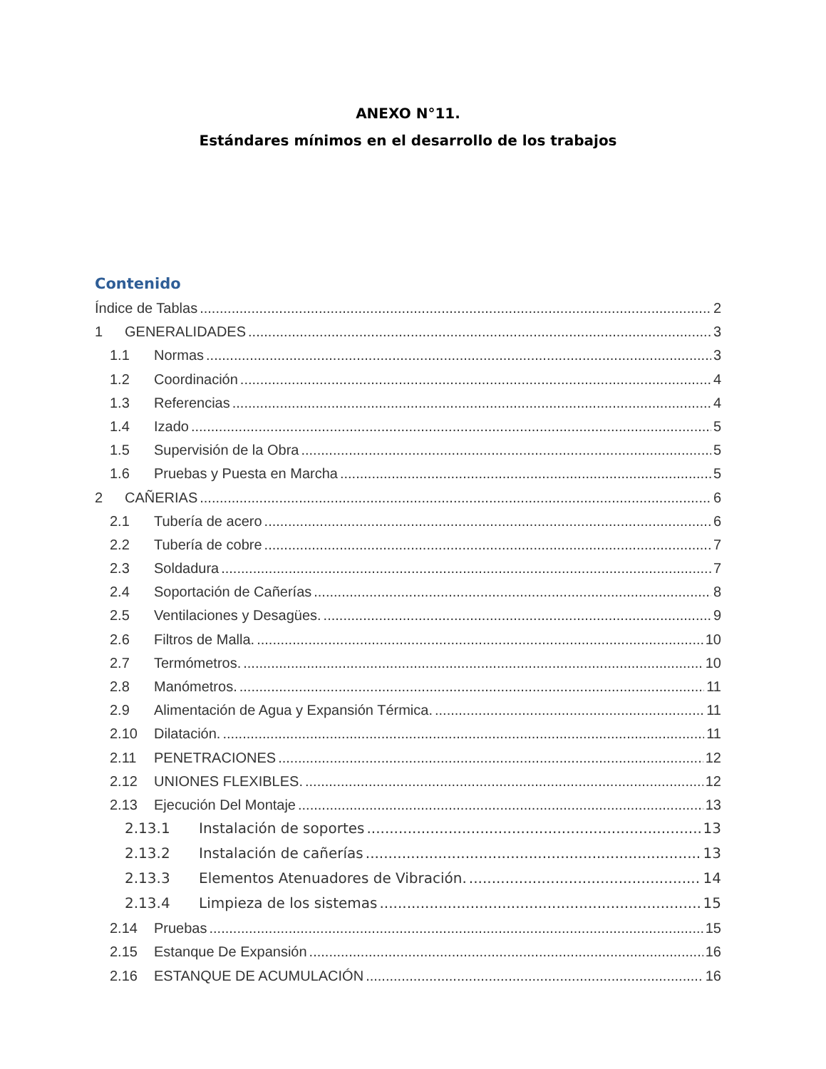ANEXO N°11.
Estándares mínimos en el desarrollo de los trabajos
Contenido
Índice de Tablas 2
1 GENERALIDADES 3
1.1 Normas 3
1.2 Coordinación 4
1.3 Referencias 4
1.4 Izado 5
1.5 Supervisión de la Obra 5
1.6 Pruebas y Puesta en Marcha 5
2 CAÑERIAS 6
2.1 Tubería de acero 6
2.2 Tubería de cobre 7
2.3 Soldadura 7
2.4 Soportación de Cañerías 8
2.5 Ventilaciones y Desagües. 9
2.6 Filtros de Malla. 10
2.7 Termómetros. 10
2.8 Manómetros. 11
2.9 Alimentación de Agua y Expansión Térmica. 11
2.10 Dilatación. 11
2.11 PENETRACIONES 12
2.12 UNIONES FLEXIBLES. 12
2.13 Ejecución Del Montaje 13
2.13.1 Instalación de soportes 13
2.13.2 Instalación de cañerías 13
2.13.3 Elementos Atenuadores de Vibración. 14
2.13.4 Limpieza de los sistemas 15
2.14 Pruebas 15
2.15 Estanque De Expansión 16
2.16 ESTANQUE DE ACUMULACIÓN 16